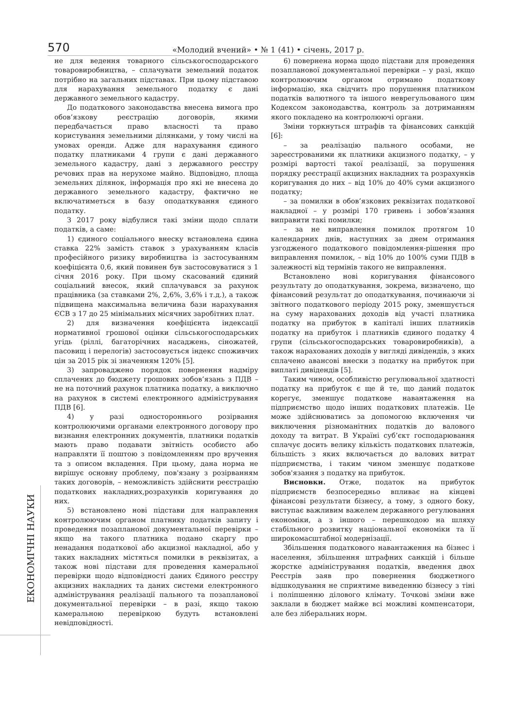570
«Молодий вчений» • № 1 (41) • січень, 2017 р.
ЕКОНОМІЧНІ НАУКИ
не для ведення товарного сільськогосподарського товаровиробництва, – сплачувати земельний податок потрібно на загальних підставах. При цьому підставою для нарахування земельного податку є дані державного земельного кадастру.
До податкового законодавства внесена вимога про обов’язкову реєстрацію договорів, якими передбачається право власності та право користування земельними ділянками, у тому числі на умовах оренди. Адже для нарахування єдиного податку платниками 4 групи є дані державного земельного кадастру, дані з державного реєстру речових прав на нерухоме майно. Відповідно, площа земельних ділянок, інформація про які не внесена до державного земельного кадастру, фактично не включатиметься в базу оподаткування єдиного податку.
З 2017 року відбулися такі зміни щодо сплати податків, а саме:
1) єдиного соціального внеску встановлена єдина ставка 22% замість ставок з урахуванням класів професійного ризику виробництва із застосуванням коефіцієнта 0,6, який повинен був застосовуватися з 1 січня 2016 року. При цьому скасований єдиний соціальний внесок, який сплачувався за рахунок працівника (за ставками 2%, 2,6%, 3,6% і т.д.), а також підвищена максимальна величина бази нарахування ЄСВ з 17 до 25 мінімальних місячних заробітних плат.
2) для визначення коефіцієнта індексації нормативної грошової оцінки сільськогосподарських угідь (ріллі, багаторічних насаджень, сіножатей, пасовищ і перелогів) застосовується індекс споживчих цін за 2015 рік зі значенням 120% [5].
3) запроваджено порядок повернення надміру сплачених до бюджету грошових зобов’язань з ПДВ – не на поточний рахунок платника податку, а виключно на рахунок в системі електронного адміністрування ПДВ [6].
4) у разі одностороннього розірвання контролюючими органами електронного договору про визнання електронних документів, платники податків мають право подавати звітність особисто або направляти її поштою з повідомленням про вручення та з описом вкладення. При цьому, дана норма не вирішує основну проблему, пов'язану з розірванням таких договорів, – неможливість здійснити реєстрацію податкових накладних,розрахунків коригування до них.
5) встановлено нові підстави для направлення контролюючим органом платнику податків запиту і проведення позапланової документальної перевірки – якщо на такого платника подано скаргу про ненадання податкової або акцизної накладної, або у таких накладних містяться помилки в реквізитах, а також нові підстави для проведення камеральної перевірки щодо відповідності даних Єдиного реєстру акцизних накладних та даних системи електронного адміністрування реалізації пального та позапланової документальної перевірки – в разі, якщо такою камеральною перевіркою будуть встановлені невідповідності.
6) повернена норма щодо підстави для проведення позапланової документальної перевірки – у разі, якщо контролюючим органом отримано податкову інформацію, яка свідчить про порушення платником податків валютного та іншого неврегульованого цим Кодексом законодавства, контроль за дотриманням якого покладено на контролюючі органи.
Зміни торкнуться штрафів та фінансових санкцій [6]:
– за реалізацію пального особами, не зареєстрованими як платники акцизного податку, – у розмірі вартості такої реалізації, за порушення порядку реєстрації акцизних накладних та розрахунків коригування до них – від 10% до 40% суми акцизного податку;
– за помилки в обов’язкових реквізитах податкової накладної – у розмірі 170 гривень і зобов’язання виправити такі помилки;
– за не виправлення помилок протягом 10 календарних днів, наступних за днем отримання узгодженого податкового повідомлення-рішення про виправлення помилок, – від 10% до 100% суми ПДВ в залежності від термінів такого не виправлення.
Встановлено нові коригування фінансового результату до оподаткування, зокрема, визначено, що фінансовий результат до оподаткування, починаючи зі звітного податкового періоду 2015 року, зменшується на суму нарахованих доходів від участі платника податку на прибуток в капіталі інших платників податку на прибуток і платників єдиного податку 4 групи (сільськогосподарських товаровиробників), а також нарахованих доходів у вигляді дивідендів, з яких сплачено авансові внески з податку на прибуток при виплаті дивідендів [5].
Таким чином, особливістю регулювальної здатності податку на прибуток є ще й те, що даний податок корегує, зменшує податкове навантаження на підприємство щодо інших податкових платежів. Це може здійснюватись за допомогою включення чи виключення різноманітних податків до валового доходу та витрат. В Україні суб’єкт господарювання сплачує досить велику кількість податкових платежів, більшість з яких включається до валових витрат підприємства, і таким чином зменшує податкове зобов'язання з податку на прибуток.
Висновки. Отже, податок на прибуток підприємств безпосередньо впливає на кінцеві фінансові результати бізнесу, а тому, з одного боку, виступає важливим важелем державного регулювання економіки, а з іншого – перешкодою на шляху стабільного розвитку національної економіки та її широкомасштабної модернізації.
Збільшення податкового навантаження на бізнес і населення, збільшення штрафних санкцій і більше жорстке адміністрування податків, введення двох Реєстрів заяв про повернення бюджетного відшкодування не сприятиме виведенню бізнесу з тіні і поліпшенню ділового клімату. Точкові зміни вже заклали в бюджет майже всі можливі компенсатори, але без ліберальних норм.